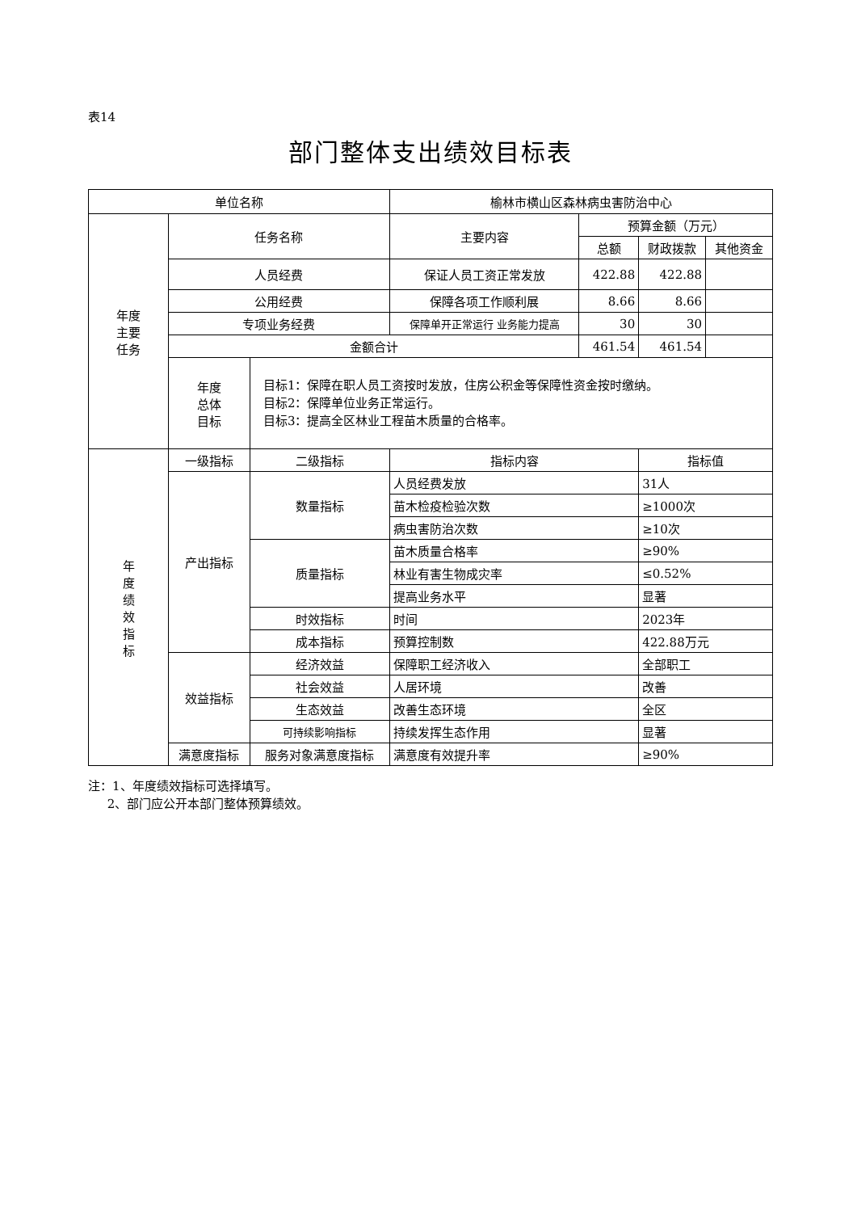表14
部门整体支出绩效目标表
| 单位名称 | | | 榆林市横山区森林病虫害防治中心 | | | |
| 年度 主要 任务 | 任务名称 | | 主要内容 | 预算金额（万元） | | |
| | | | | 总额 | 财政拨款 | 其他资金 |
| | 人员经费 | | 保证人员工资正常发放 | 422.88 | 422.88 | |
| | 公用经费 | | 保障各项工作顺利展 | 8.66 | 8.66 | |
| | 专项业务经费 | | 保障单开正常运行 业务能力提高 | 30 | 30 | |
| | 金额合计 | | | 461.54 | 461.54 | |
| | 年度 总体 目标 | 目标1：保障在职人员工资按时发放，住房公积金等保障性资金按时缴纳。 目标2：保障单位业务正常运行。 目标3：提高全区林业工程苗木质量的合格率。 | | | | |
| 年 度 绩 效 指 标 | 一级指标 | 二级指标 | 指标内容 | | 指标值 | |
| | 产出指标 | 数量指标 | 人员经费发放 | | 31人 | |
| | | | 苗木检疫检验次数 | | ≥1000次 | |
| | | | 病虫害防治次数 | | ≥10次 | |
| | | 质量指标 | 苗木质量合格率 | | ≥90% | |
| | | | 林业有害生物成灾率 | | ≤0.52% | |
| | | | 提高业务水平 | | 显著 | |
| | | 时效指标 | 时间 | | 2023年 | |
| | | 成本指标 | 预算控制数 | | 422.88万元 | |
| | 效益指标 | 经济效益 | 保障职工经济收入 | | 全部职工 | |
| | | 社会效益 | 人居环境 | | 改善 | |
| | | 生态效益 | 改善生态环境 | | 全区 | |
| | | 可持续影响指标 | 持续发挥生态作用 | | 显著 | |
| | 满意度指标 | 服务对象满意度指标 | 满意度有效提升率 | | ≥90% | |
注：1、年度绩效指标可选择填写。
2、部门应公开本部门整体预算绩效。